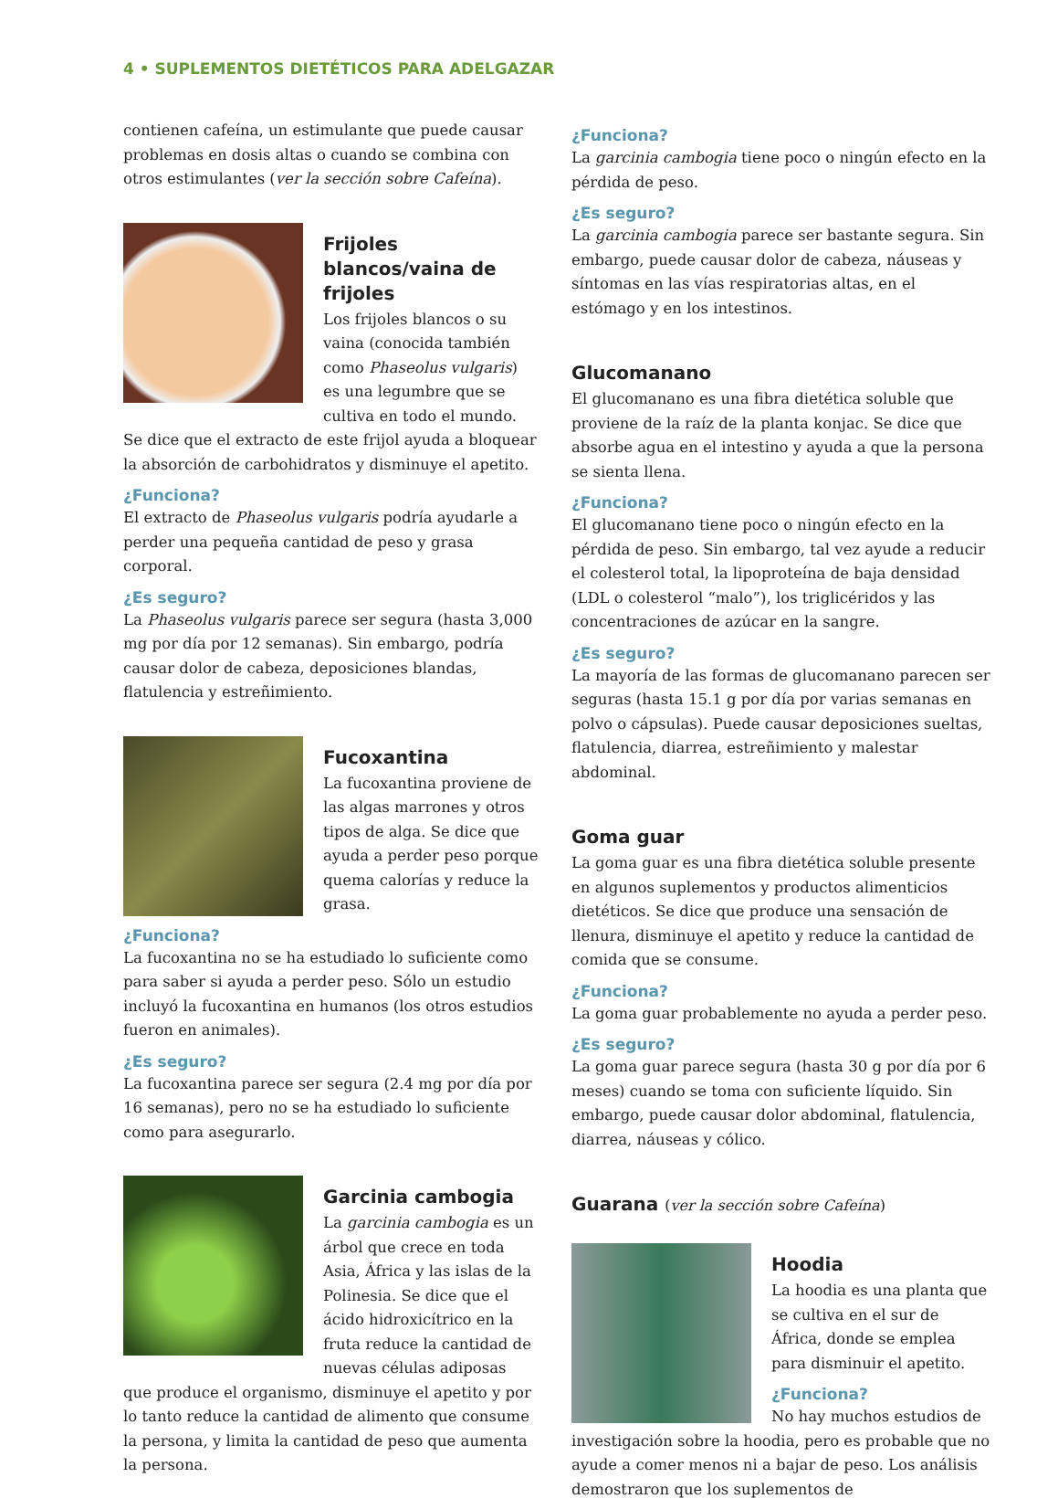4 • SUPLEMENTOS DIETÉTICOS PARA ADELGAZAR
contienen cafeína, un estimulante que puede causar problemas en dosis altas o cuando se combina con otros estimulantes (ver la sección sobre Cafeína).
Frijoles blancos/vaina de frijoles
Los frijoles blancos o su vaina (conocida también como Phaseolus vulgaris) es una legumbre que se cultiva en todo el mundo. Se dice que el extracto de este frijol ayuda a bloquear la absorción de carbohidratos y disminuye el apetito.
¿Funciona?
El extracto de Phaseolus vulgaris podría ayudarle a perder una pequeña cantidad de peso y grasa corporal.
¿Es seguro?
La Phaseolus vulgaris parece ser segura (hasta 3,000 mg por día por 12 semanas). Sin embargo, podría causar dolor de cabeza, deposiciones blandas, flatulencia y estreñimiento.
Fucoxantina
La fucoxantina proviene de las algas marrones y otros tipos de alga. Se dice que ayuda a perder peso porque quema calorías y reduce la grasa.
¿Funciona?
La fucoxantina no se ha estudiado lo suficiente como para saber si ayuda a perder peso. Sólo un estudio incluyó la fucoxantina en humanos (los otros estudios fueron en animales).
¿Es seguro?
La fucoxantina parece ser segura (2.4 mg por día por 16 semanas), pero no se ha estudiado lo suficiente como para asegurarlo.
Garcinia cambogia
La garcinia cambogia es un árbol que crece en toda Asia, África y las islas de la Polinesia. Se dice que el ácido hidroxicítrico en la fruta reduce la cantidad de nuevas células adiposas que produce el organismo, disminuye el apetito y por lo tanto reduce la cantidad de alimento que consume la persona, y limita la cantidad de peso que aumenta la persona.
¿Funciona?
La garcinia cambogia tiene poco o ningún efecto en la pérdida de peso.
¿Es seguro?
La garcinia cambogia parece ser bastante segura. Sin embargo, puede causar dolor de cabeza, náuseas y síntomas en las vías respiratorias altas, en el estómago y en los intestinos.
Glucomanano
El glucomanano es una fibra dietética soluble que proviene de la raíz de la planta konjac. Se dice que absorbe agua en el intestino y ayuda a que la persona se sienta llena.
¿Funciona?
El glucomanano tiene poco o ningún efecto en la pérdida de peso. Sin embargo, tal vez ayude a reducir el colesterol total, la lipoproteína de baja densidad (LDL o colesterol “malo”), los triglicéridos y las concentraciones de azúcar en la sangre.
¿Es seguro?
La mayoría de las formas de glucomanano parecen ser seguras (hasta 15.1 g por día por varias semanas en polvo o cápsulas). Puede causar deposiciones sueltas, flatulencia, diarrea, estreñimiento y malestar abdominal.
Goma guar
La goma guar es una fibra dietética soluble presente en algunos suplementos y productos alimenticios dietéticos. Se dice que produce una sensación de llenura, disminuye el apetito y reduce la cantidad de comida que se consume.
¿Funciona?
La goma guar probablemente no ayuda a perder peso.
¿Es seguro?
La goma guar parece segura (hasta 30 g por día por 6 meses) cuando se toma con suficiente líquido. Sin embargo, puede causar dolor abdominal, flatulencia, diarrea, náuseas y cólico.
Guarana (ver la sección sobre Cafeína)
Hoodia
La hoodia es una planta que se cultiva en el sur de África, donde se emplea para disminuir el apetito.
¿Funciona?
No hay muchos estudios de investigación sobre la hoodia, pero es probable que no ayude a comer menos ni a bajar de peso. Los análisis demostraron que los suplementos de